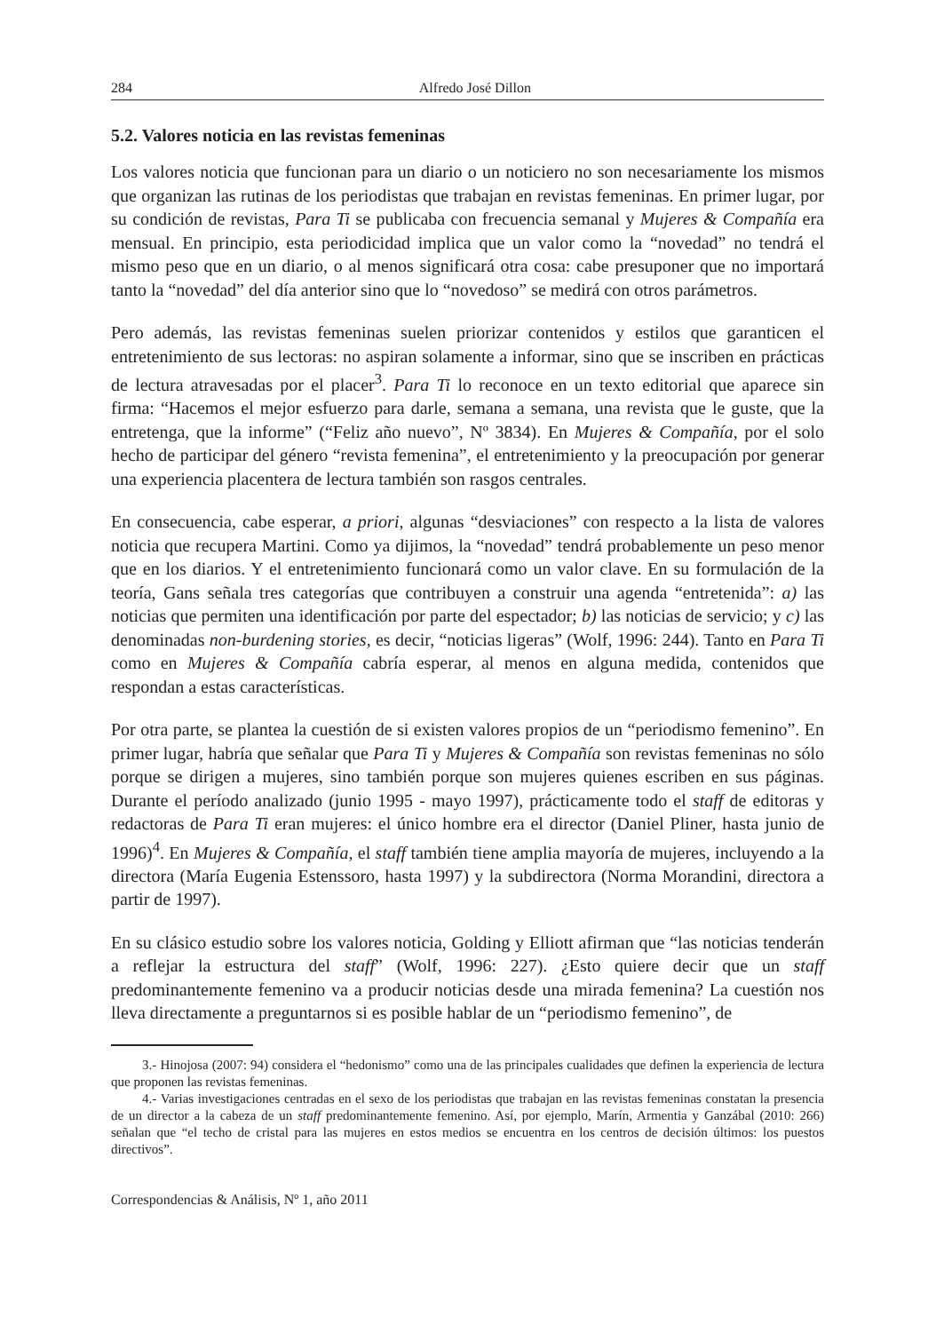284 Alfredo José Dillon
5.2. Valores noticia en las revistas femeninas
Los valores noticia que funcionan para un diario o un noticiero no son necesariamente los mismos que organizan las rutinas de los periodistas que trabajan en revistas femeninas. En primer lugar, por su condición de revistas, Para Ti se publicaba con frecuencia semanal y Mujeres & Compañía era mensual. En principio, esta periodicidad implica que un valor como la “novedad” no tendrá el mismo peso que en un diario, o al menos significará otra cosa: cabe presuponer que no importará tanto la “novedad” del día anterior sino que lo “novedoso” se medirá con otros parámetros.
Pero además, las revistas femeninas suelen priorizar contenidos y estilos que garanticen el entretenimiento de sus lectoras: no aspiran solamente a informar, sino que se inscriben en prácticas de lectura atravesadas por el placer<sup>3</sup>. Para Ti lo reconoce en un texto editorial que aparece sin firma: “Hacemos el mejor esfuerzo para darle, semana a semana, una revista que le guste, que la entretenga, que la informe” (“Feliz año nuevo”, Nº 3834). En Mujeres & Compañía, por el solo hecho de participar del género “revista femenina”, el entretenimiento y la preocupación por generar una experiencia placentera de lectura también son rasgos centrales.
En consecuencia, cabe esperar, a priori, algunas “desviaciones” con respecto a la lista de valores noticia que recupera Martini. Como ya dijimos, la “novedad” tendrá probablemente un peso menor que en los diarios. Y el entretenimiento funcionará como un valor clave. En su formulación de la teoría, Gans señala tres categorías que contribuyen a construir una agenda “entretenida”: a) las noticias que permiten una identificación por parte del espectador; b) las noticias de servicio; y c) las denominadas non-burdening stories, es decir, “noticias ligeras” (Wolf, 1996: 244). Tanto en Para Ti como en Mujeres & Compañía cabría esperar, al menos en alguna medida, contenidos que respondan a estas características.
Por otra parte, se plantea la cuestión de si existen valores propios de un “periodismo femenino”. En primer lugar, habría que señalar que Para Ti y Mujeres & Compañía son revistas femeninas no sólo porque se dirigen a mujeres, sino también porque son mujeres quienes escriben en sus páginas. Durante el período analizado (junio 1995 - mayo 1997), prácticamente todo el staff de editoras y redactoras de Para Ti eran mujeres: el único hombre era el director (Daniel Pliner, hasta junio de 1996)<sup>4</sup>. En Mujeres & Compañía, el staff también tiene amplia mayoría de mujeres, incluyendo a la directora (María Eugenia Estenssoro, hasta 1997) y la subdirectora (Norma Morandini, directora a partir de 1997).
En su clásico estudio sobre los valores noticia, Golding y Elliott afirman que “las noticias tenderán a reflejar la estructura del staff” (Wolf, 1996: 227). ¿Esto quiere decir que un staff predominantemente femenino va a producir noticias desde una mirada femenina? La cuestión nos lleva directamente a preguntarnos si es posible hablar de un “periodismo femenino”, de
3.- Hinojosa (2007: 94) considera el “hedonismo” como una de las principales cualidades que definen la experiencia de lectura que proponen las revistas femeninas.
4.- Varias investigaciones centradas en el sexo de los periodistas que trabajan en las revistas femeninas constatan la presencia de un director a la cabeza de un staff predominantemente femenino. Así, por ejemplo, Marín, Armentia y Ganzábal (2010: 266) señalan que “el techo de cristal para las mujeres en estos medios se encuentra en los centros de decisión últimos: los puestos directivos”.
Correspondencias & Análisis, Nº 1, año 2011